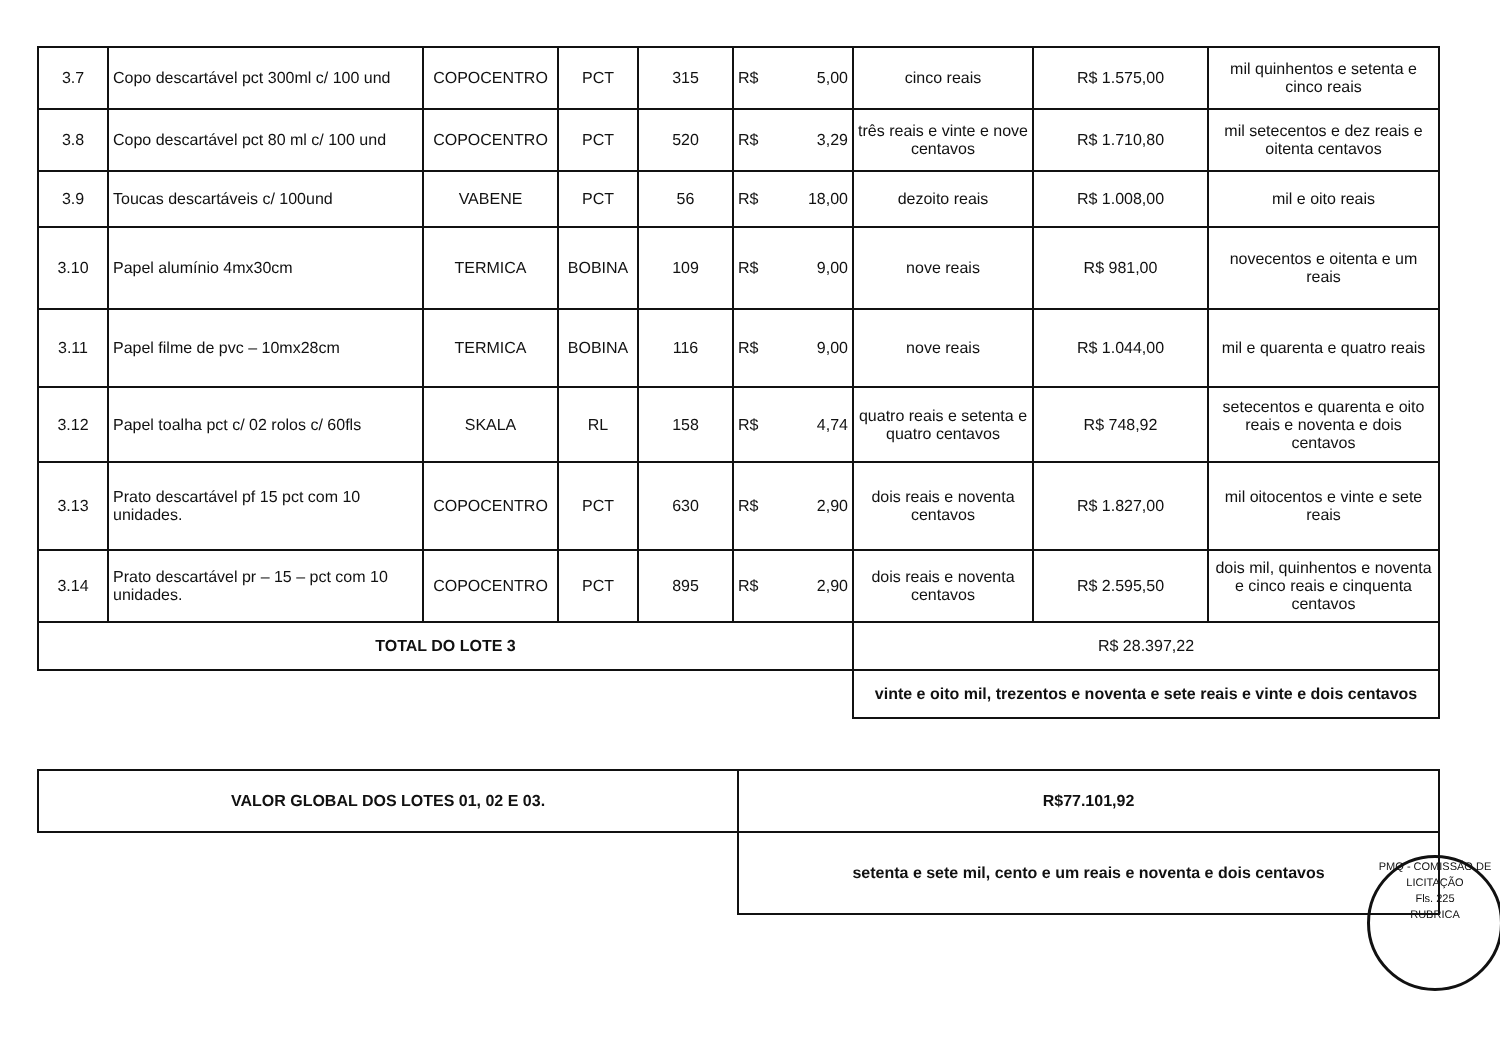| 3.7 | Copo descartável pct 300ml c/ 100 und | COPOCENTRO | PCT | 315 | R$ 5,00 | cinco reais | R$ 1.575,00 | mil quinhentos e setenta e cinco reais |
| 3.8 | Copo descartável pct 80 ml c/ 100 und | COPOCENTRO | PCT | 520 | R$ 3,29 | três reais e vinte e nove centavos | R$ 1.710,80 | mil setecentos e dez reais e oitenta centavos |
| 3.9 | Toucas descartáveis c/ 100und | VABENE | PCT | 56 | R$ 18,00 | dezoito reais | R$ 1.008,00 | mil e oito reais |
| 3.10 | Papel alumínio 4mx30cm | TERMICA | BOBINA | 109 | R$ 9,00 | nove reais | R$ 981,00 | novecentos e oitenta e um reais |
| 3.11 | Papel filme de pvc – 10mx28cm | TERMICA | BOBINA | 116 | R$ 9,00 | nove reais | R$ 1.044,00 | mil e quarenta e quatro reais |
| 3.12 | Papel toalha pct c/ 02 rolos c/ 60fls | SKALA | RL | 158 | R$ 4,74 | quatro reais e setenta e quatro centavos | R$ 748,92 | setecentos e quarenta e oito reais e noventa e dois centavos |
| 3.13 | Prato descartável pf 15 pct com 10 unidades. | COPOCENTRO | PCT | 630 | R$ 2,90 | dois reais e noventa centavos | R$ 1.827,00 | mil oitocentos e vinte e sete reais |
| 3.14 | Prato descartável pr – 15 – pct com 10 unidades. | COPOCENTRO | PCT | 895 | R$ 2,90 | dois reais e noventa centavos | R$ 2.595,50 | dois mil, quinhentos e noventa e cinco reais e cinquenta centavos |
| TOTAL DO LOTE 3 | | | | | | R$ 28.397,22 | | |
| | | | | | | vinte e oito mil, trezentos e noventa e sete reais e vinte e dois centavos | | |
| VALOR GLOBAL DOS LOTES 01, 02 E 03. | R$77.101,92 |
| | setenta e sete mil, cento e um reais e noventa e dois centavos |
PMQ - COMISSÃO DE LICITAÇÃO
Fls. 225
RUBRICA